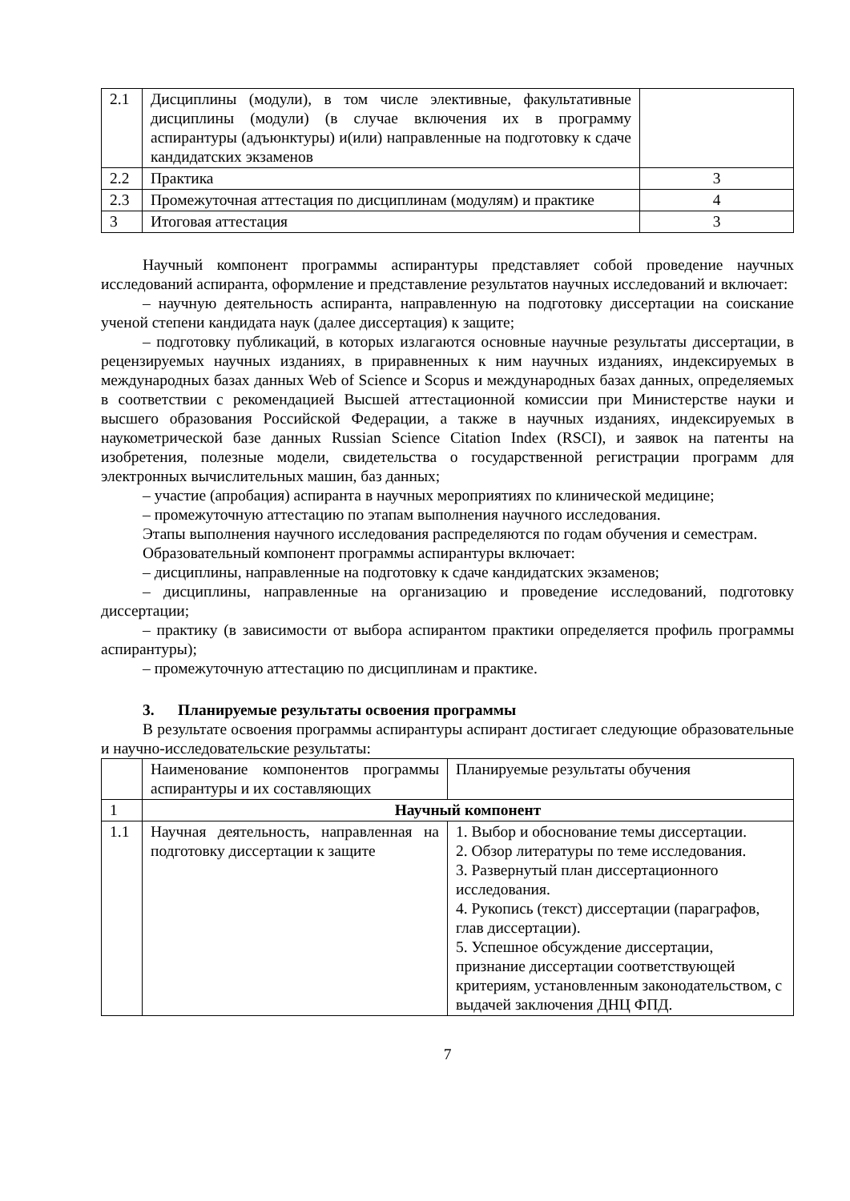| 2.1 | Дисциплины (модули), в том числе элективные, факультативные дисциплины (модули) (в случае включения их в программу аспирантуры (адъюнктуры) и(или) направленные на подготовку к сдаче кандидатских экзаменов | |
| 2.2 | Практика | 3 |
| 2.3 | Промежуточная аттестация по дисциплинам (модулям) и практике | 4 |
| 3 | Итоговая аттестация | 3 |
Научный компонент программы аспирантуры представляет собой проведение научных исследований аспиранта, оформление и представление результатов научных исследований и включает:
– научную деятельность аспиранта, направленную на подготовку диссертации на соискание ученой степени кандидата наук (далее диссертация) к защите;
– подготовку публикаций, в которых излагаются основные научные результаты диссертации, в рецензируемых научных изданиях, в приравненных к ним научных изданиях, индексируемых в международных базах данных Web of Science и Scopus и международных базах данных, определяемых в соответствии с рекомендацией Высшей аттестационной комиссии при Министерстве науки и высшего образования Российской Федерации, а также в научных изданиях, индексируемых в наукометрической базе данных Russian Science Citation Index (RSCI), и заявок на патенты на изобретения, полезные модели, свидетельства о государственной регистрации программ для электронных вычислительных машин, баз данных;
– участие (апробация) аспиранта в научных мероприятиях по клинической медицине;
– промежуточную аттестацию по этапам выполнения научного исследования.
Этапы выполнения научного исследования распределяются по годам обучения и семестрам.
Образовательный компонент программы аспирантуры включает:
– дисциплины, направленные на подготовку к сдаче кандидатских экзаменов;
– дисциплины, направленные на организацию и проведение исследований, подготовку диссертации;
– практику (в зависимости от выбора аспирантом практики определяется профиль программы аспирантуры);
– промежуточную аттестацию по дисциплинам и практике.
3. Планируемые результаты освоения программы
В результате освоения программы аспирантуры аспирант достигает следующие образовательные и научно-исследовательские результаты:
| | Наименование компонентов программы аспирантуры и их составляющих | Планируемые результаты обучения |
| 1 | Научный компонент | |
| 1.1 | Научная деятельность, направленная на подготовку диссертации к защите | 1. Выбор и обоснование темы диссертации. 2. Обзор литературы по теме исследования. 3. Развернутый план диссертационного исследования. 4. Рукопись (текст) диссертации (параграфов, глав диссертации). 5. Успешное обсуждение диссертации, признание диссертации соответствующей критериям, установленным законодательством, с выдачей заключения ДНЦ ФПД. |
7